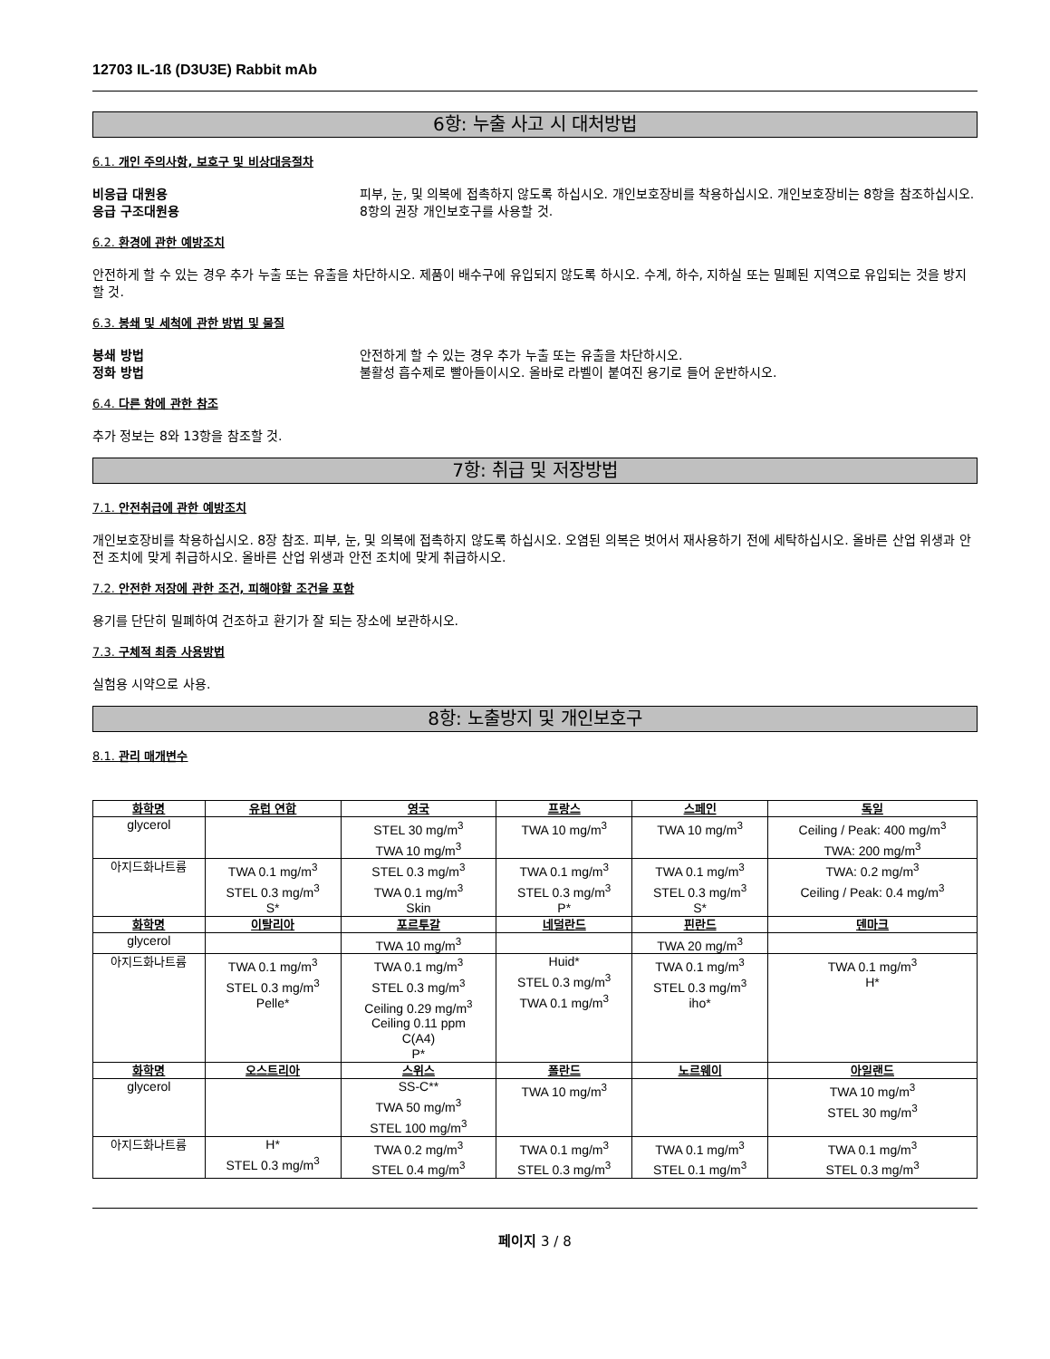12703 IL-1ß (D3U3E) Rabbit mAb
6항: 누출 사고 시 대처방법
6.1. 개인 주의사항, 보호구 및 비상대응절차
비응급 대원용 피부, 눈, 및 의복에 접촉하지 않도록 하십시오. 개인보호장비를 착용하십시오. 개인보호장비는 8항을 참조하십시오.
응급 구조대원용 8항의 권장 개인보호구를 사용할 것.
6.2. 환경에 관한 예방조치
안전하게 할 수 있는 경우 추가 누출 또는 유출을 차단하시오. 제품이 배수구에 유입되지 않도록 하시오. 수계, 하수, 지하실 또는 밀폐된 지역으로 유입되는 것을 방지할 것.
6.3. 봉쇄 및 세척에 관한 방법 및 물질
봉쇄 방법 안전하게 할 수 있는 경우 추가 누출 또는 유출을 차단하시오.
정화 방법 불활성 흡수제로 빨아들이시오. 올바로 라벨이 붙여진 용기로 들어 운반하시오.
6.4. 다른 항에 관한 참조
추가 정보는 8와 13항을 참조할 것.
7항: 취급 및 저장방법
7.1. 안전취급에 관한 예방조치
개인보호장비를 착용하십시오. 8장 참조. 피부, 눈, 및 의복에 접촉하지 않도록 하십시오. 오염된 의복은 벗어서 재사용하기 전에 세탁하십시오. 올바른 산업 위생과 안전 조치에 맞게 취급하시오. 올바른 산업 위생과 안전 조치에 맞게 취급하시오.
7.2. 안전한 저장에 관한 조건, 피해야할 조건을 포함
용기를 단단히 밀폐하여 건조하고 환기가 잘 되는 장소에 보관하시오.
7.3. 구체적 최종 사용방법
실험용 시약으로 사용.
8항: 노출방지 및 개인보호구
8.1. 관리 매개변수
| 화학명 | 유럽 연합 | 영국 | 프랑스 | 스페인 | 독일 |
| --- | --- | --- | --- | --- | --- |
| glycerol | | STEL 30 mg/m<sup>3</sup> TWA 10 mg/m<sup>3</sup> | TWA 10 mg/m<sup>3</sup> | TWA 10 mg/m<sup>3</sup> | Ceiling / Peak: 400 mg/m<sup>3</sup> TWA: 200 mg/m<sup>3</sup> |
| 아지드화나트륨 | TWA 0.1 mg/m<sup>3</sup> STEL 0.3 mg/m<sup>3</sup> S* | STEL 0.3 mg/m<sup>3</sup> TWA 0.1 mg/m<sup>3</sup> Skin | TWA 0.1 mg/m<sup>3</sup> STEL 0.3 mg/m<sup>3</sup> P* | TWA 0.1 mg/m<sup>3</sup> STEL 0.3 mg/m<sup>3</sup> S* | TWA: 0.2 mg/m<sup>3</sup> Ceiling / Peak: 0.4 mg/m<sup>3</sup> |
| 화학명 | 이탈리아 | 포르투갈 | 네덜란드 | 핀란드 | 덴마크 |
| glycerol | | TWA 10 mg/m<sup>3</sup> | | TWA 20 mg/m<sup>3</sup> | |
| 아지드화나트륨 | TWA 0.1 mg/m<sup>3</sup> STEL 0.3 mg/m<sup>3</sup> Pelle* | TWA 0.1 mg/m<sup>3</sup> STEL 0.3 mg/m<sup>3</sup> Ceiling 0.29 mg/m<sup>3</sup> Ceiling 0.11 ppm C(A4) P* | Huid* STEL 0.3 mg/m<sup>3</sup> TWA 0.1 mg/m<sup>3</sup> | TWA 0.1 mg/m<sup>3</sup> STEL 0.3 mg/m<sup>3</sup> iho* | TWA 0.1 mg/m<sup>3</sup> H* |
| 화학명 | 오스트리아 | 스위스 | 폴란드 | 노르웨이 | 아일랜드 |
| glycerol | | SS-C** TWA 50 mg/m<sup>3</sup> STEL 100 mg/m<sup>3</sup> | TWA 10 mg/m<sup>3</sup> | | TWA 10 mg/m<sup>3</sup> STEL 30 mg/m<sup>3</sup> |
| 아지드화나트륨 | H* STEL 0.3 mg/m<sup>3</sup> | TWA 0.2 mg/m<sup>3</sup> STEL 0.4 mg/m<sup>3</sup> | TWA 0.1 mg/m<sup>3</sup> STEL 0.3 mg/m<sup>3</sup> | TWA 0.1 mg/m<sup>3</sup> STEL 0.1 mg/m<sup>3</sup> | TWA 0.1 mg/m<sup>3</sup> STEL 0.3 mg/m<sup>3</sup> |
페이지 3 / 8